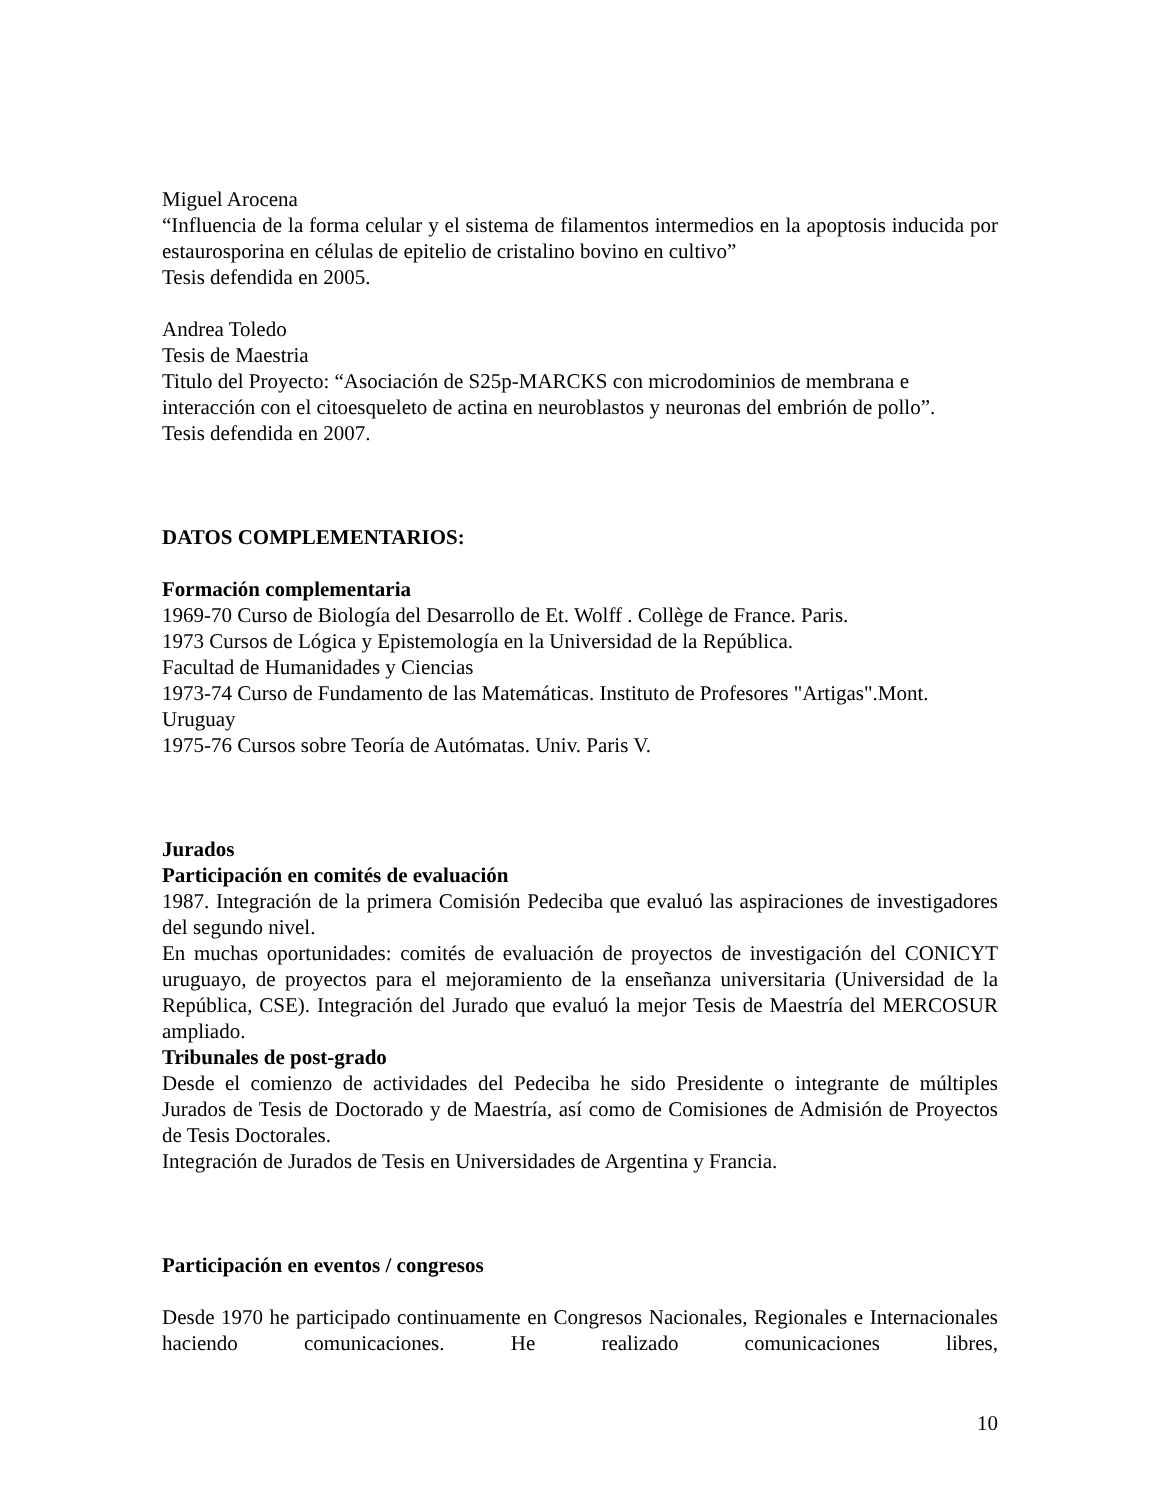Miguel Arocena
“Influencia de la forma celular y el sistema de filamentos intermedios en la apoptosis inducida por estaurosporina en células de epitelio de cristalino bovino en cultivo”
Tesis defendida en 2005.
Andrea Toledo
Tesis de Maestria
Titulo del Proyecto: “Asociación de S25p-MARCKS con microdominios de membrana e interacción con el citoesqueleto de actina en neuroblastos y neuronas del embrión de pollo”.
Tesis defendida en 2007.
DATOS COMPLEMENTARIOS:
Formación complementaria
1969-70 Curso de Biología del Desarrollo de Et. Wolff . Collège de France. Paris.
1973 Cursos de Lógica y Epistemología en la Universidad de la República.
Facultad de Humanidades y Ciencias
1973-74 Curso de Fundamento de las Matemáticas. Instituto de Profesores "Artigas".Mont. Uruguay
1975-76 Cursos sobre Teoría de Autómatas. Univ. Paris V.
Jurados
Participación en comités de evaluación
1987. Integración de la primera Comisión Pedeciba que evaluó las aspiraciones de investigadores del segundo nivel.
En muchas oportunidades: comités de evaluación de proyectos de investigación del CONICYT uruguayo, de proyectos para el mejoramiento de la enseñanza universitaria (Universidad de la República, CSE). Integración del Jurado que evaluó la mejor Tesis de Maestría del MERCOSUR ampliado.
Tribunales de post-grado
Desde el comienzo de actividades del Pedeciba he sido Presidente o integrante de múltiples Jurados de Tesis de Doctorado y de Maestría, así como de Comisiones de Admisión de Proyectos de Tesis Doctorales.
Integración de Jurados de Tesis en Universidades de Argentina y Francia.
Participación en eventos / congresos
Desde 1970 he participado continuamente en Congresos Nacionales, Regionales e Internacionales haciendo comunicaciones. He realizado comunicaciones libres,
10